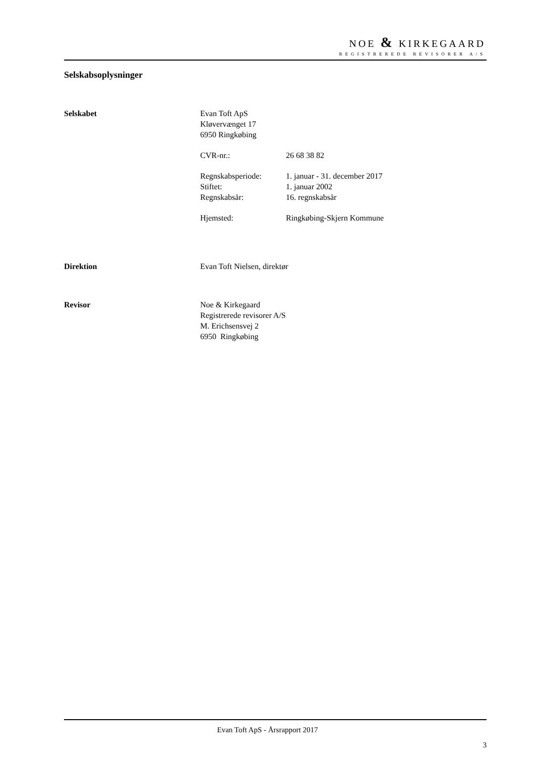NOE & KIRKEGAARD
REGISTREREDE REVISORER A/S
Selskabsoplysninger
Selskabet Evan Toft ApS
Kløvervænget 17
6950 Ringkøbing
CVR-nr.: 26 68 38 82
Regnskabsperiode: 1. januar - 31. december 2017
Stiftet: 1. januar 2002
Regnskabsår: 16. regnskabsår
Hjemsted: Ringkøbing-Skjern Kommune
Direktion Evan Toft Nielsen, direktør
Revisor Noe & Kirkegaard
Registrerede revisorer A/S
M. Erichsensvej 2
6950 Ringkøbing
Evan Toft ApS - Årsrapport 2017
3